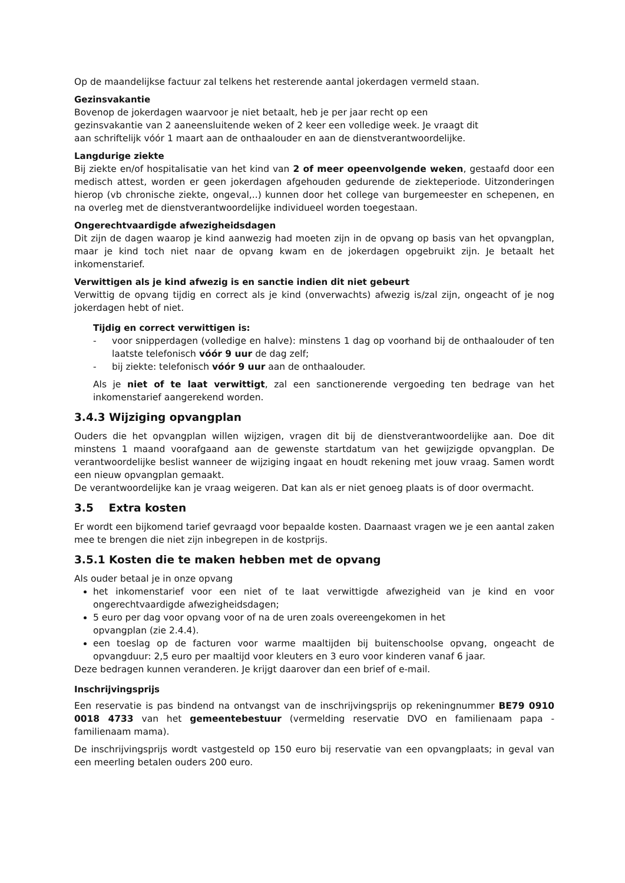Op de maandelijkse factuur zal telkens het resterende aantal jokerdagen vermeld staan.
Gezinsvakantie
Bovenop de jokerdagen waarvoor je niet betaalt, heb je per jaar recht op een
gezinsvakantie van 2 aaneensluitende weken of 2 keer een volledige week. Je vraagt dit
aan schriftelijk vóór 1 maart aan de onthaalouder en aan de dienstverantwoordelijke.
Langdurige ziekte
Bij ziekte en/of hospitalisatie van het kind van 2 of meer opeenvolgende weken, gestaafd door een medisch attest, worden er geen jokerdagen afgehouden gedurende de ziekteperiode. Uitzonderingen hierop (vb chronische ziekte, ongeval,..) kunnen door het college van burgemeester en schepenen, en na overleg met de dienstverantwoordelijke individueel worden toegestaan.
Ongerechtvaardigde afwezigheidsdagen
Dit zijn de dagen waarop je kind aanwezig had moeten zijn in de opvang op basis van het opvangplan, maar je kind toch niet naar de opvang kwam en de jokerdagen opgebruikt zijn. Je betaalt het inkomenstarief.
Verwittigen als je kind afwezig is en sanctie indien dit niet gebeurt
Verwittig de opvang tijdig en correct als je kind (onverwachts) afwezig is/zal zijn, ongeacht of je nog jokerdagen hebt of niet.
Tijdig en correct verwittigen is:
- voor snipperdagen (volledige en halve): minstens 1 dag op voorhand bij de onthaalouder of ten laatste telefonisch vóór 9 uur de dag zelf;
- bij ziekte: telefonisch vóór 9 uur aan de onthaalouder.
Als je niet of te laat verwittigt, zal een sanctionerende vergoeding ten bedrage van het inkomenstarief aangerekend worden.
3.4.3 Wijziging opvangplan
Ouders die het opvangplan willen wijzigen, vragen dit bij de dienstverantwoordelijke aan. Doe dit minstens 1 maand voorafgaand aan de gewenste startdatum van het gewijzigde opvangplan. De verantwoordelijke beslist wanneer de wijziging ingaat en houdt rekening met jouw vraag. Samen wordt een nieuw opvangplan gemaakt.
De verantwoordelijke kan je vraag weigeren. Dat kan als er niet genoeg plaats is of door overmacht.
3.5 Extra kosten
Er wordt een bijkomend tarief gevraagd voor bepaalde kosten. Daarnaast vragen we je een aantal zaken mee te brengen die niet zijn inbegrepen in de kostprijs.
3.5.1 Kosten die te maken hebben met de opvang
Als ouder betaal je in onze opvang
het inkomenstarief voor een niet of te laat verwittigde afwezigheid van je kind en voor ongerechtvaardigde afwezigheidsdagen;
5 euro per dag voor opvang voor of na de uren zoals overeengekomen in het
opvangplan (zie 2.4.4).
een toeslag op de facturen voor warme maaltijden bij buitenschoolse opvang, ongeacht de opvangduur: 2,5 euro per maaltijd voor kleuters en 3 euro voor kinderen vanaf 6 jaar.
Deze bedragen kunnen veranderen. Je krijgt daarover dan een brief of e-mail.
Inschrijvingsprijs
Een reservatie is pas bindend na ontvangst van de inschrijvingsprijs op rekeningnummer BE79 0910 0018 4733 van het gemeentebestuur (vermelding reservatie DVO en familienaam papa - familienaam mama).
De inschrijvingsprijs wordt vastgesteld op 150 euro bij reservatie van een opvangplaats; in geval van een meerling betalen ouders 200 euro.